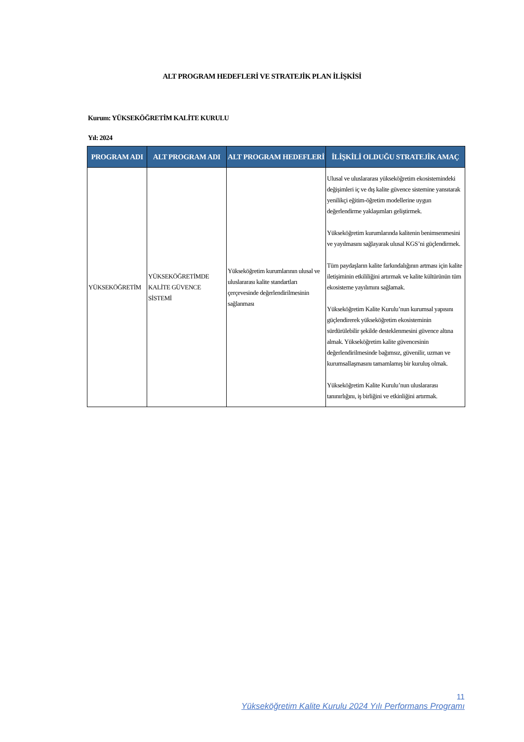ALT PROGRAM HEDEFLERİ VE STRATEJİK PLAN İLİŞKİSİ
Kurum: YÜKSEKÖĞRETİM KALİTE KURULU
Yıl: 2024
| PROGRAM ADI | ALT PROGRAM ADI | ALT PROGRAM HEDEFLERİ | İLİŞKİLİ OLDUĞU STRATEJİK AMAÇ |
| --- | --- | --- | --- |
| YÜKSEKÖĞRETİM | YÜKSEKÖĞRETİMDE KALİTE GÜVENCE SİSTEMİ | Yükseköğretim kurumlarının ulusal ve uluslararası kalite standartları çerçevesinde değerlendirilmesinin sağlanması | Ulusal ve uluslararası yükseköğretim ekosistemindeki değişimleri iç ve dış kalite güvence sistemine yansıtarak yenilikçi eğitim-öğretim modellerine uygun değerlendirme yaklaşımları geliştirmek. Yükseköğretim kurumlarında kalitenin benimsenmesini ve yayılmasını sağlayarak ulusal KGS’ni güçlendirmek. Tüm paydaşların kalite farkındalığının artması için kalite iletişiminin etkililiğini artırmak ve kalite kültürünün tüm ekosisteme yayılımını sağlamak. Yükseköğretim Kalite Kurulu’nun kurumsal yapısını güçlendirerek yükseköğretim ekosisteminin sürdürülebilir şekilde desteklenmesini güvence altına almak. Yükseköğretim kalite güvencesinin değerlendirilmesinde bağımsız, güvenilir, uzman ve kurumsallaşmasını tamamlamış bir kuruluş olmak. Yükseköğretim Kalite Kurulu’nun uluslararası tanınırlığını, iş birliğini ve etkinliğini artırmak. |
11
Yükseköğretim Kalite Kurulu 2024 Yılı Performans Programı